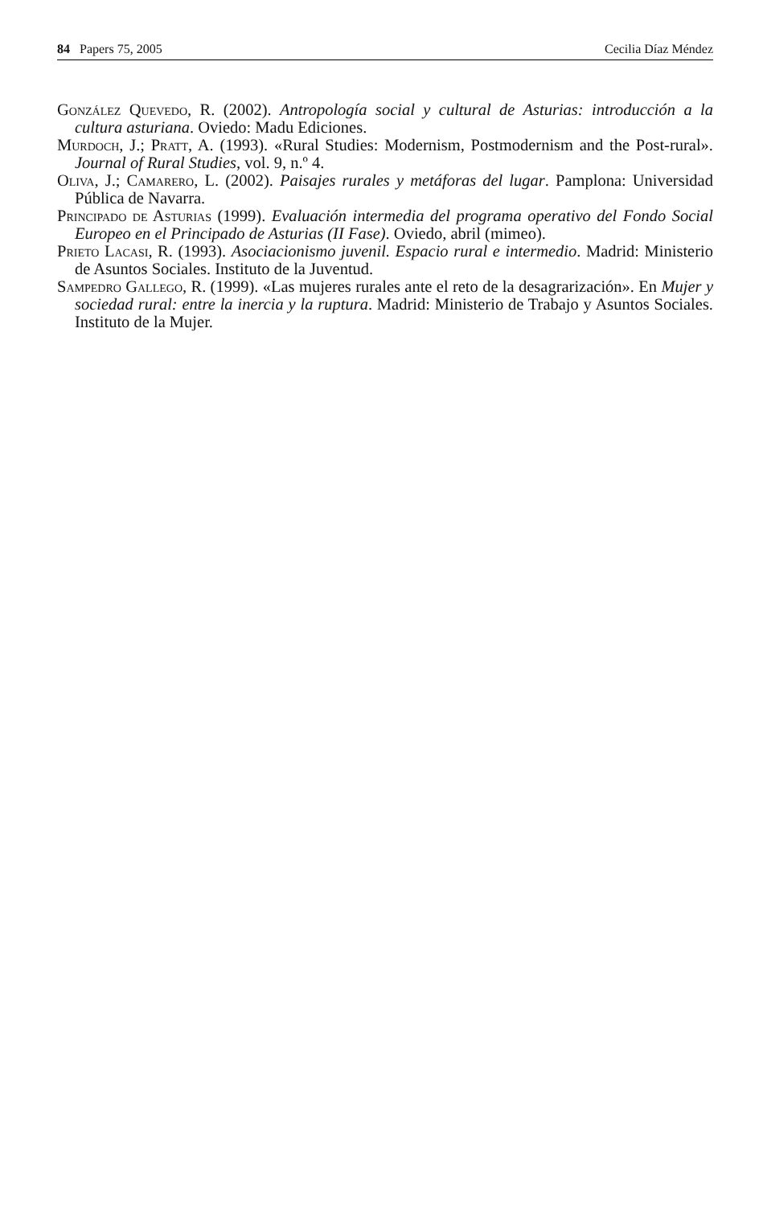84 Papers 75, 2005 Cecilia Díaz Méndez
González Quevedo, R. (2002). Antropología social y cultural de Asturias: introducción a la cultura asturiana. Oviedo: Madu Ediciones.
Murdoch, J.; Pratt, A. (1993). «Rural Studies: Modernism, Postmodernism and the Post-rural». Journal of Rural Studies, vol. 9, n.º 4.
Oliva, J.; Camarero, L. (2002). Paisajes rurales y metáforas del lugar. Pamplona: Universidad Pública de Navarra.
Principado de Asturias (1999). Evaluación intermedia del programa operativo del Fondo Social Europeo en el Principado de Asturias (II Fase). Oviedo, abril (mimeo).
Prieto Lacasi, R. (1993). Asociacionismo juvenil. Espacio rural e intermedio. Madrid: Ministerio de Asuntos Sociales. Instituto de la Juventud.
Sampedro Gallego, R. (1999). «Las mujeres rurales ante el reto de la desagrarización». En Mujer y sociedad rural: entre la inercia y la ruptura. Madrid: Ministerio de Trabajo y Asuntos Sociales. Instituto de la Mujer.